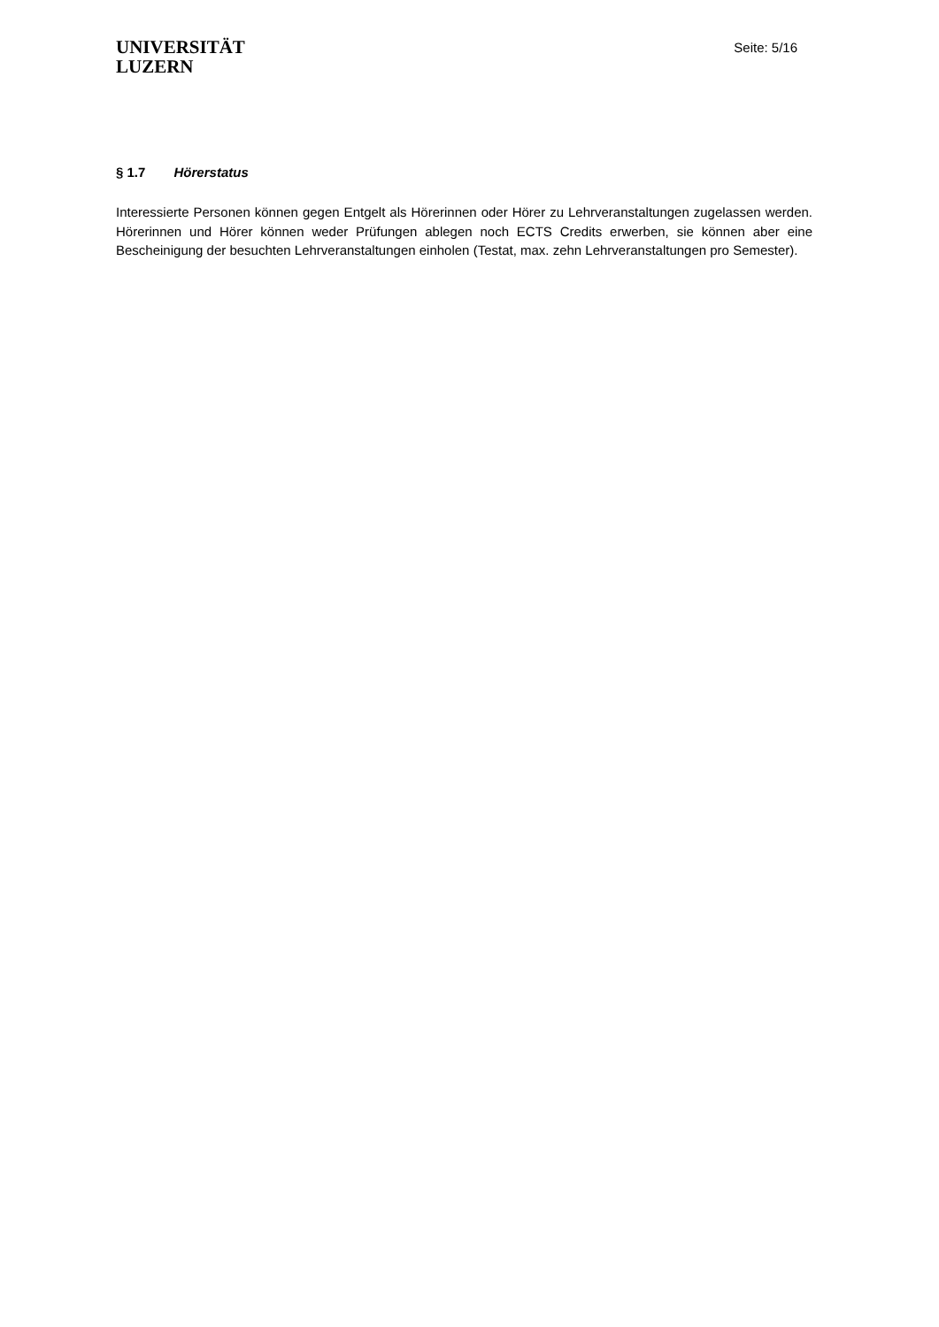UNIVERSITÄT
LUZERN
Seite: 5/16
§ 1.7 Hörerstatus
Interessierte Personen können gegen Entgelt als Hörerinnen oder Hörer zu Lehrveranstaltungen zugelassen werden. Hörerinnen und Hörer können weder Prüfungen ablegen noch ECTS Credits erwerben, sie können aber eine Bescheinigung der besuchten Lehrveranstaltungen einholen (Testat, max. zehn Lehrveranstaltungen pro Semester).